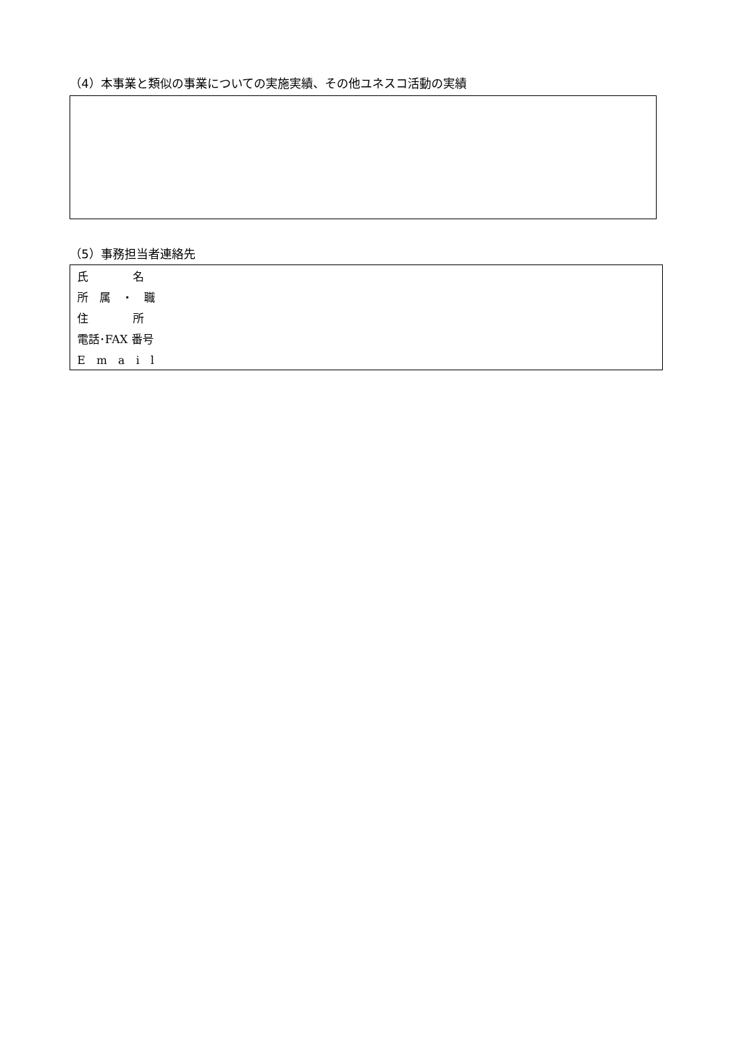（4）本事業と類似の事業についての実施実績、その他ユネスコ活動の実績
（5）事務担当者連絡先
| 氏 名 |
| 所 属 ・ 職 |
| 住 所 |
| 電話･FAX 番号 |
| E m a i l |